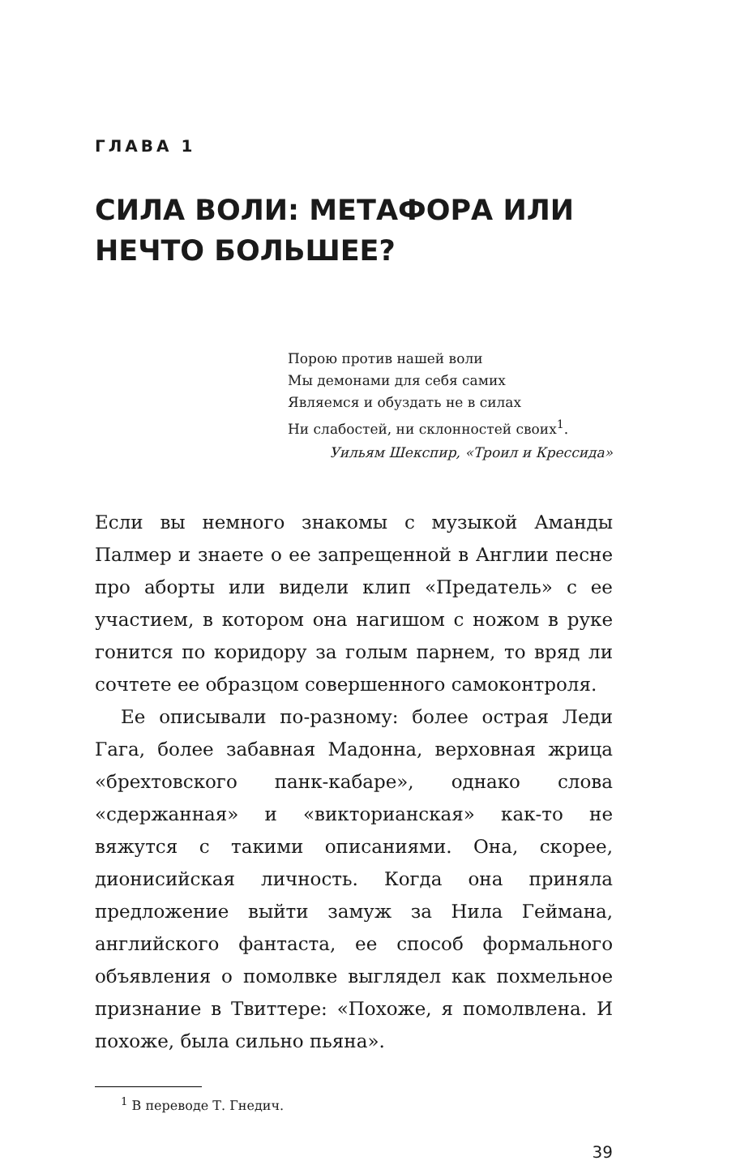ГЛАВА 1
СИЛА ВОЛИ: МЕТАФОРА ИЛИ НЕЧТО БОЛЬШЕЕ?
Порою против нашей воли
Мы демонами для себя самих
Являемся и обуздать не в силах
Ни слабостей, ни склонностей своих<sup>1</sup>.
Уильям Шекспир, «Троил и Крессида»
Если вы немного знакомы с музыкой Аманды Палмер и знаете о ее запрещенной в Англии песне про аборты или видели клип «Предатель» с ее участием, в котором она нагишом с ножом в руке гонится по коридору за голым парнем, то вряд ли сочтете ее образцом совершенного самоконтроля.
Ее описывали по-разному: более острая Леди Гага, более забавная Мадонна, верховная жрица «брехтовского панк-кабаре», однако слова «сдержанная» и «викторианская» как-то не вяжутся с такими описаниями. Она, скорее, дионисийская личность. Когда она приняла предложение выйти замуж за Нила Геймана, английского фантаста, ее способ формального объявления о помолвке выглядел как похмельное признание в Твиттере: «Похоже, я помолвлена. И похоже, была сильно пьяна».
<sup>1</sup> В переводе Т. Гнедич.
39